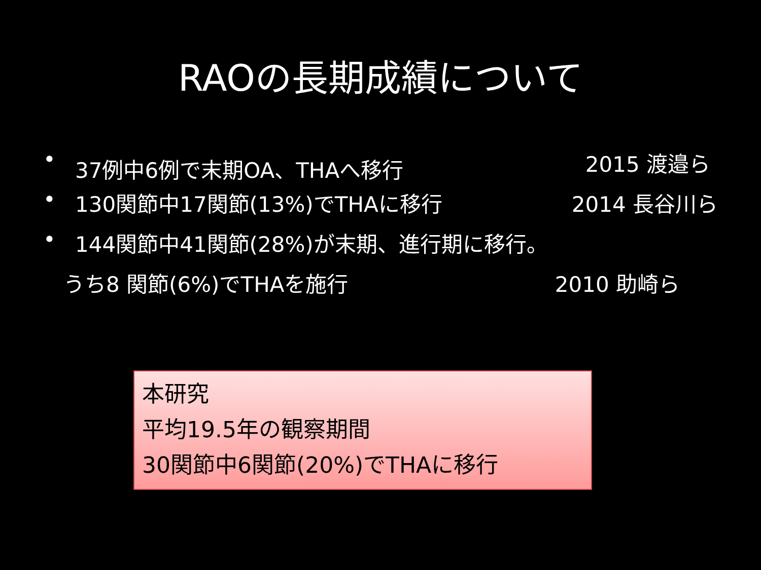RAOの長期成績について
• 37例中6例で末期OA、THAへ移行 2015 渡邉ら
• 130関節中17関節(13%)でTHAに移行 2014 長谷川ら
• 144関節中41関節(28%)が末期、進行期に移行。
うち8 関節(6%)でTHAを施行 2010 助崎ら
本研究
平均19.5年の観察期間
30関節中6関節(20%)でTHAに移行